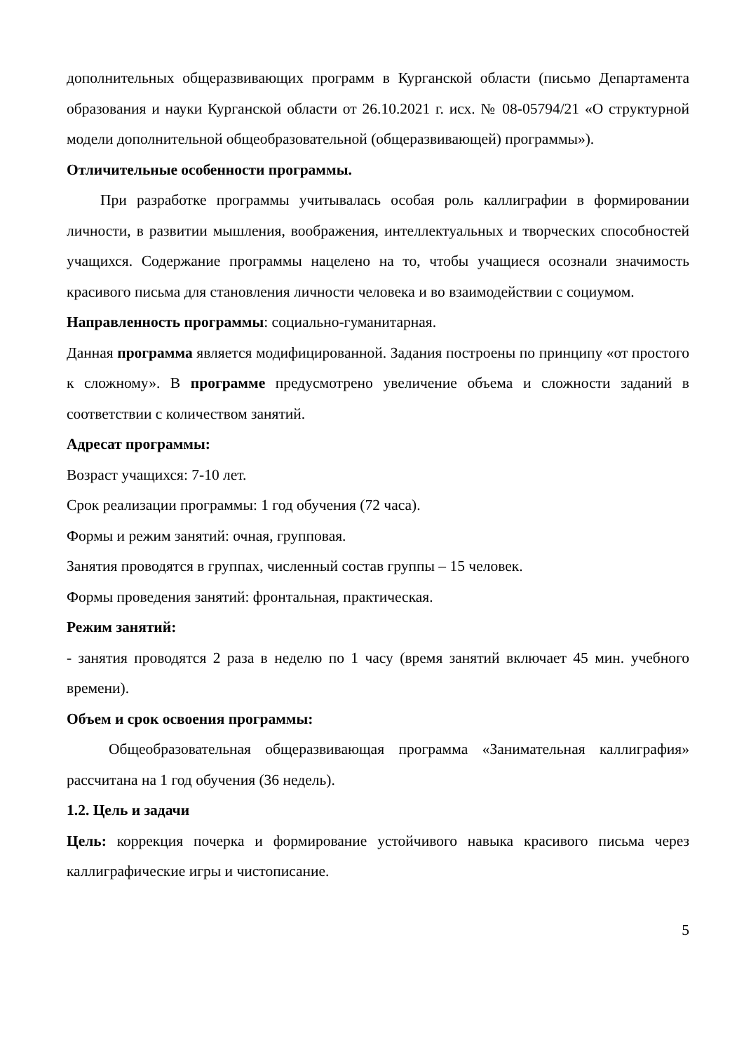дополнительных общеразвивающих программ в Курганской области (письмо Департамента образования и науки Курганской области от 26.10.2021 г. исх. № 08-05794/21 «О структурной модели дополнительной общеобразовательной (общеразвивающей) программы»).
Отличительные особенности программы.
При разработке программы учитывалась особая роль каллиграфии в формировании личности, в развитии мышления, воображения, интеллектуальных и творческих способностей учащихся. Содержание программы нацелено на то, чтобы учащиеся осознали значимость красивого письма для становления личности человека и во взаимодействии с социумом.
Направленность программы: социально-гуманитарная.
Данная программа является модифицированной. Задания построены по принципу «от простого к сложному». В программе предусмотрено увеличение объема и сложности заданий в соответствии с количеством занятий.
Адресат программы:
Возраст учащихся: 7-10 лет.
Срок реализации программы: 1 год обучения (72 часа).
Формы и режим занятий: очная, групповая.
Занятия проводятся в группах, численный состав группы – 15 человек.
Формы проведения занятий: фронтальная, практическая.
Режим занятий:
- занятия проводятся 2 раза в неделю по 1 часу (время занятий включает 45 мин. учебного времени).
Объем и срок освоения программы:
Общеобразовательная общеразвивающая программа «Занимательная каллиграфия» рассчитана на 1 год обучения (36 недель).
1.2. Цель и задачи
Цель: коррекция почерка и формирование устойчивого навыка красивого письма через каллиграфические игры и чистописание.
5